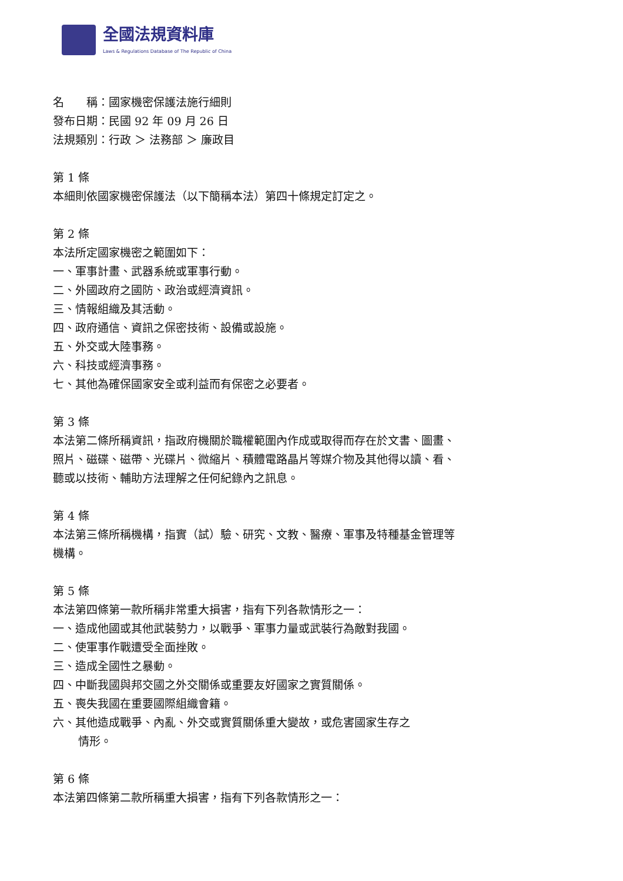全國法規資料庫
Laws & Regulations Database of The Republic of China
名　　稱：國家機密保護法施行細則
發布日期：民國 92 年 09 月 26 日
法規類別：行政 ＞ 法務部 ＞ 廉政目
第 1 條
本細則依國家機密保護法（以下簡稱本法）第四十條規定訂定之。
第 2 條
本法所定國家機密之範圍如下：
一、軍事計畫、武器系統或軍事行動。
二、外國政府之國防、政治或經濟資訊。
三、情報組織及其活動。
四、政府通信、資訊之保密技術、設備或設施。
五、外交或大陸事務。
六、科技或經濟事務。
七、其他為確保國家安全或利益而有保密之必要者。
第 3 條
本法第二條所稱資訊，指政府機關於職權範圍內作成或取得而存在於文書、圖畫、照片、磁碟、磁帶、光碟片、微縮片、積體電路晶片等媒介物及其他得以讀、看、聽或以技術、輔助方法理解之任何紀錄內之訊息。
第 4 條
本法第三條所稱機構，指實（試）驗、研究、文教、醫療、軍事及特種基金管理等機構。
第 5 條
本法第四條第一款所稱非常重大損害，指有下列各款情形之一：
一、造成他國或其他武裝勢力，以戰爭、軍事力量或武裝行為敵對我國。
二、使軍事作戰遭受全面挫敗。
三、造成全國性之暴動。
四、中斷我國與邦交國之外交關係或重要友好國家之實質關係。
五、喪失我國在重要國際組織會籍。
六、其他造成戰爭、內亂、外交或實質關係重大變故，或危害國家生存之
情形。
第 6 條
本法第四條第二款所稱重大損害，指有下列各款情形之一：